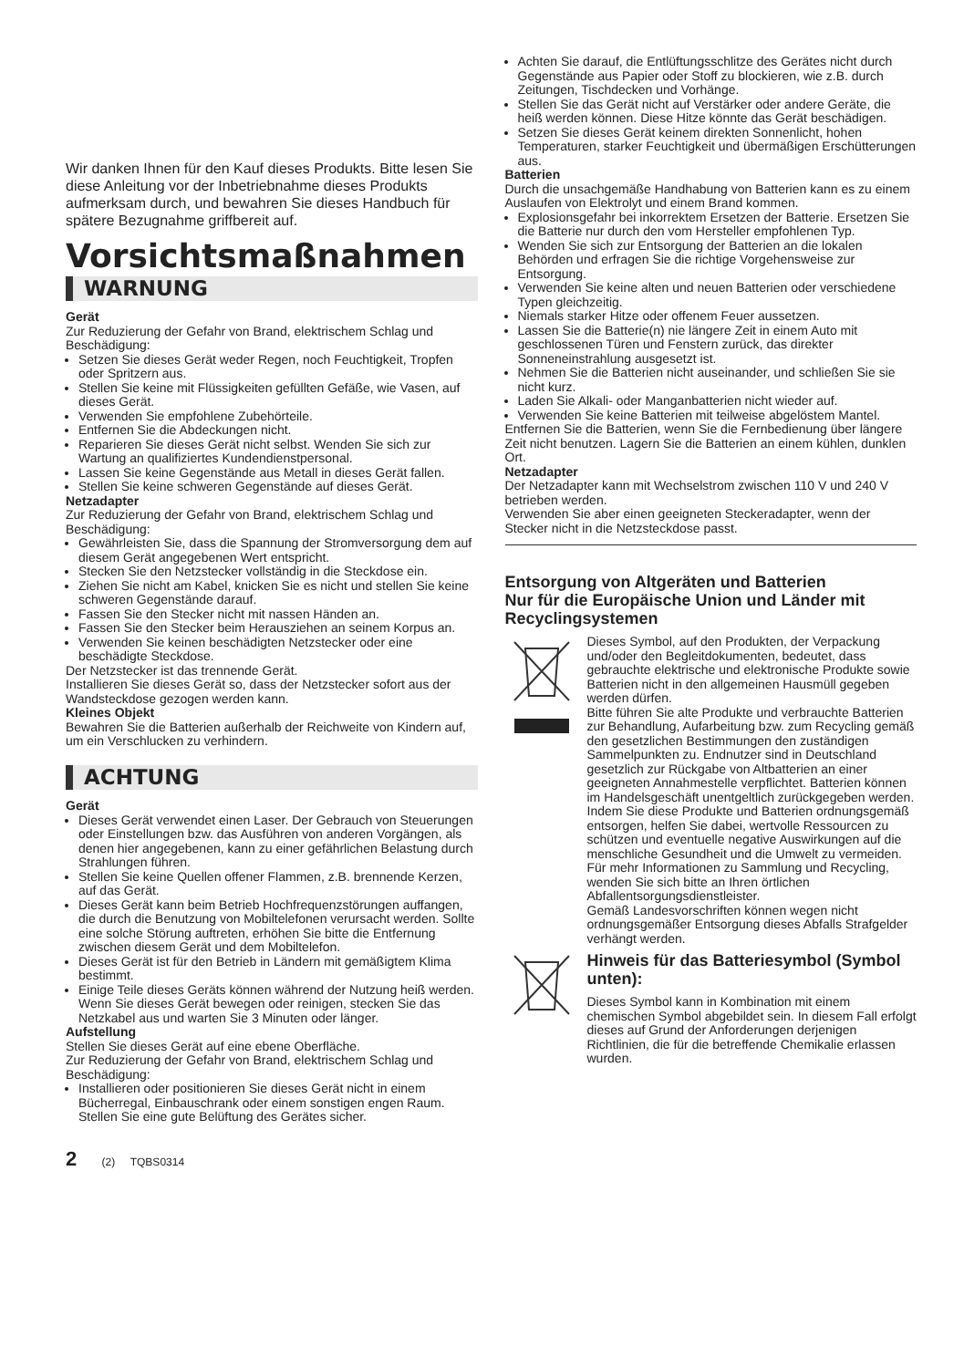Wir danken Ihnen für den Kauf dieses Produkts. Bitte lesen Sie diese Anleitung vor der Inbetriebnahme dieses Produkts aufmerksam durch, und bewahren Sie dieses Handbuch für spätere Bezugnahme griffbereit auf.
Vorsichtsmaßnahmen
WARNUNG
Gerät
Zur Reduzierung der Gefahr von Brand, elektrischem Schlag und Beschädigung:
Setzen Sie dieses Gerät weder Regen, noch Feuchtigkeit, Tropfen oder Spritzern aus.
Stellen Sie keine mit Flüssigkeiten gefüllten Gefäße, wie Vasen, auf dieses Gerät.
Verwenden Sie empfohlene Zubehörteile.
Entfernen Sie die Abdeckungen nicht.
Reparieren Sie dieses Gerät nicht selbst. Wenden Sie sich zur Wartung an qualifiziertes Kundendienstpersonal.
Lassen Sie keine Gegenstände aus Metall in dieses Gerät fallen.
Stellen Sie keine schweren Gegenstände auf dieses Gerät.
Netzadapter
Zur Reduzierung der Gefahr von Brand, elektrischem Schlag und Beschädigung:
Gewährleisten Sie, dass die Spannung der Stromversorgung dem auf diesem Gerät angegebenen Wert entspricht.
Stecken Sie den Netzstecker vollständig in die Steckdose ein.
Ziehen Sie nicht am Kabel, knicken Sie es nicht und stellen Sie keine schweren Gegenstände darauf.
Fassen Sie den Stecker nicht mit nassen Händen an.
Fassen Sie den Stecker beim Herausziehen an seinem Korpus an.
Verwenden Sie keinen beschädigten Netzstecker oder eine beschädigte Steckdose.
Der Netzstecker ist das trennende Gerät.
Installieren Sie dieses Gerät so, dass der Netzstecker sofort aus der Wandsteckdose gezogen werden kann.
Kleines Objekt
Bewahren Sie die Batterien außerhalb der Reichweite von Kindern auf, um ein Verschlucken zu verhindern.
ACHTUNG
Gerät
Dieses Gerät verwendet einen Laser. Der Gebrauch von Steuerungen oder Einstellungen bzw. das Ausführen von anderen Vorgängen, als denen hier angegebenen, kann zu einer gefährlichen Belastung durch Strahlungen führen.
Stellen Sie keine Quellen offener Flammen, z.B. brennende Kerzen, auf das Gerät.
Dieses Gerät kann beim Betrieb Hochfrequenzstörungen auffangen, die durch die Benutzung von Mobiltelefonen verursacht werden. Sollte eine solche Störung auftreten, erhöhen Sie bitte die Entfernung zwischen diesem Gerät und dem Mobiltelefon.
Dieses Gerät ist für den Betrieb in Ländern mit gemäßigtem Klima bestimmt.
Einige Teile dieses Geräts können während der Nutzung heiß werden. Wenn Sie dieses Gerät bewegen oder reinigen, stecken Sie das Netzkabel aus und warten Sie 3 Minuten oder länger.
Aufstellung
Stellen Sie dieses Gerät auf eine ebene Oberfläche.
Zur Reduzierung der Gefahr von Brand, elektrischem Schlag und Beschädigung:
Installieren oder positionieren Sie dieses Gerät nicht in einem Bücherregal, Einbauschrank oder einem sonstigen engen Raum. Stellen Sie eine gute Belüftung des Gerätes sicher.
Achten Sie darauf, die Entlüftungsschlitze des Gerätes nicht durch Gegenstände aus Papier oder Stoff zu blockieren, wie z.B. durch Zeitungen, Tischdecken und Vorhänge.
Stellen Sie das Gerät nicht auf Verstärker oder andere Geräte, die heiß werden können. Diese Hitze könnte das Gerät beschädigen.
Setzen Sie dieses Gerät keinem direkten Sonnenlicht, hohen Temperaturen, starker Feuchtigkeit und übermäßigen Erschütterungen aus.
Batterien
Durch die unsachgemäße Handhabung von Batterien kann es zu einem Auslaufen von Elektrolyt und einem Brand kommen.
Explosionsgefahr bei inkorrektem Ersetzen der Batterie. Ersetzen Sie die Batterie nur durch den vom Hersteller empfohlenen Typ.
Wenden Sie sich zur Entsorgung der Batterien an die lokalen Behörden und erfragen Sie die richtige Vorgehensweise zur Entsorgung.
Verwenden Sie keine alten und neuen Batterien oder verschiedene Typen gleichzeitig.
Niemals starker Hitze oder offenem Feuer aussetzen.
Lassen Sie die Batterie(n) nie längere Zeit in einem Auto mit geschlossenen Türen und Fenstern zurück, das direkter Sonneneinstrahlung ausgesetzt ist.
Nehmen Sie die Batterien nicht auseinander, und schließen Sie sie nicht kurz.
Laden Sie Alkali- oder Manganbatterien nicht wieder auf.
Verwenden Sie keine Batterien mit teilweise abgelöstem Mantel.
Entfernen Sie die Batterien, wenn Sie die Fernbedienung über längere Zeit nicht benutzen. Lagern Sie die Batterien an einem kühlen, dunklen Ort.
Netzadapter
Der Netzadapter kann mit Wechselstrom zwischen 110 V und 240 V betrieben werden.
Verwenden Sie aber einen geeigneten Steckeradapter, wenn der Stecker nicht in die Netzsteckdose passt.
Entsorgung von Altgeräten und Batterien
Nur für die Europäische Union und Länder mit Recyclingsystemen
Dieses Symbol, auf den Produkten, der Verpackung und/oder den Begleitdokumenten, bedeutet, dass gebrauchte elektrische und elektronische Produkte sowie Batterien nicht in den allgemeinen Hausmüll gegeben werden dürfen.
Bitte führen Sie alte Produkte und verbrauchte Batterien zur Behandlung, Aufarbeitung bzw. zum Recycling gemäß den gesetzlichen Bestimmungen den zuständigen Sammelpunkten zu. Endnutzer sind in Deutschland gesetzlich zur Rückgabe von Altbatterien an einer geeigneten Annahmestelle verpflichtet. Batterien können im Handelsgeschäft unentgeltlich zurückgegeben werden.
Indem Sie diese Produkte und Batterien ordnungsgemäß entsorgen, helfen Sie dabei, wertvolle Ressourcen zu schützen und eventuelle negative Auswirkungen auf die menschliche Gesundheit und die Umwelt zu vermeiden.
Für mehr Informationen zu Sammlung und Recycling, wenden Sie sich bitte an Ihren örtlichen Abfallentsorgungsdienstleister.
Gemäß Landesvorschriften können wegen nicht ordnungsgemäßer Entsorgung dieses Abfalls Strafgelder verhängt werden.
Hinweis für das Batteriesymbol (Symbol unten):
Dieses Symbol kann in Kombination mit einem chemischen Symbol abgebildet sein. In diesem Fall erfolgt dieses auf Grund der Anforderungen derjenigen Richtlinien, die für die betreffende Chemikalie erlassen wurden.
2 (2) TQBS0314